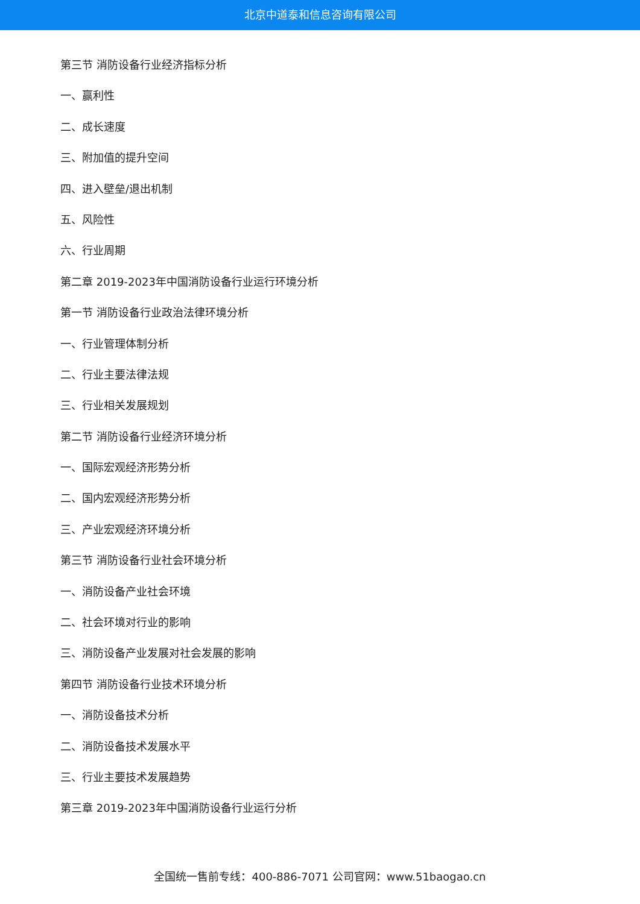北京中道泰和信息咨询有限公司
第三节 消防设备行业经济指标分析
一、赢利性
二、成长速度
三、附加值的提升空间
四、进入壁垒/退出机制
五、风险性
六、行业周期
第二章 2019-2023年中国消防设备行业运行环境分析
第一节 消防设备行业政治法律环境分析
一、行业管理体制分析
二、行业主要法律法规
三、行业相关发展规划
第二节 消防设备行业经济环境分析
一、国际宏观经济形势分析
二、国内宏观经济形势分析
三、产业宏观经济环境分析
第三节 消防设备行业社会环境分析
一、消防设备产业社会环境
二、社会环境对行业的影响
三、消防设备产业发展对社会发展的影响
第四节 消防设备行业技术环境分析
一、消防设备技术分析
二、消防设备技术发展水平
三、行业主要技术发展趋势
第三章 2019-2023年中国消防设备行业运行分析
全国统一售前专线：400-886-7071 公司官网：www.51baogao.cn